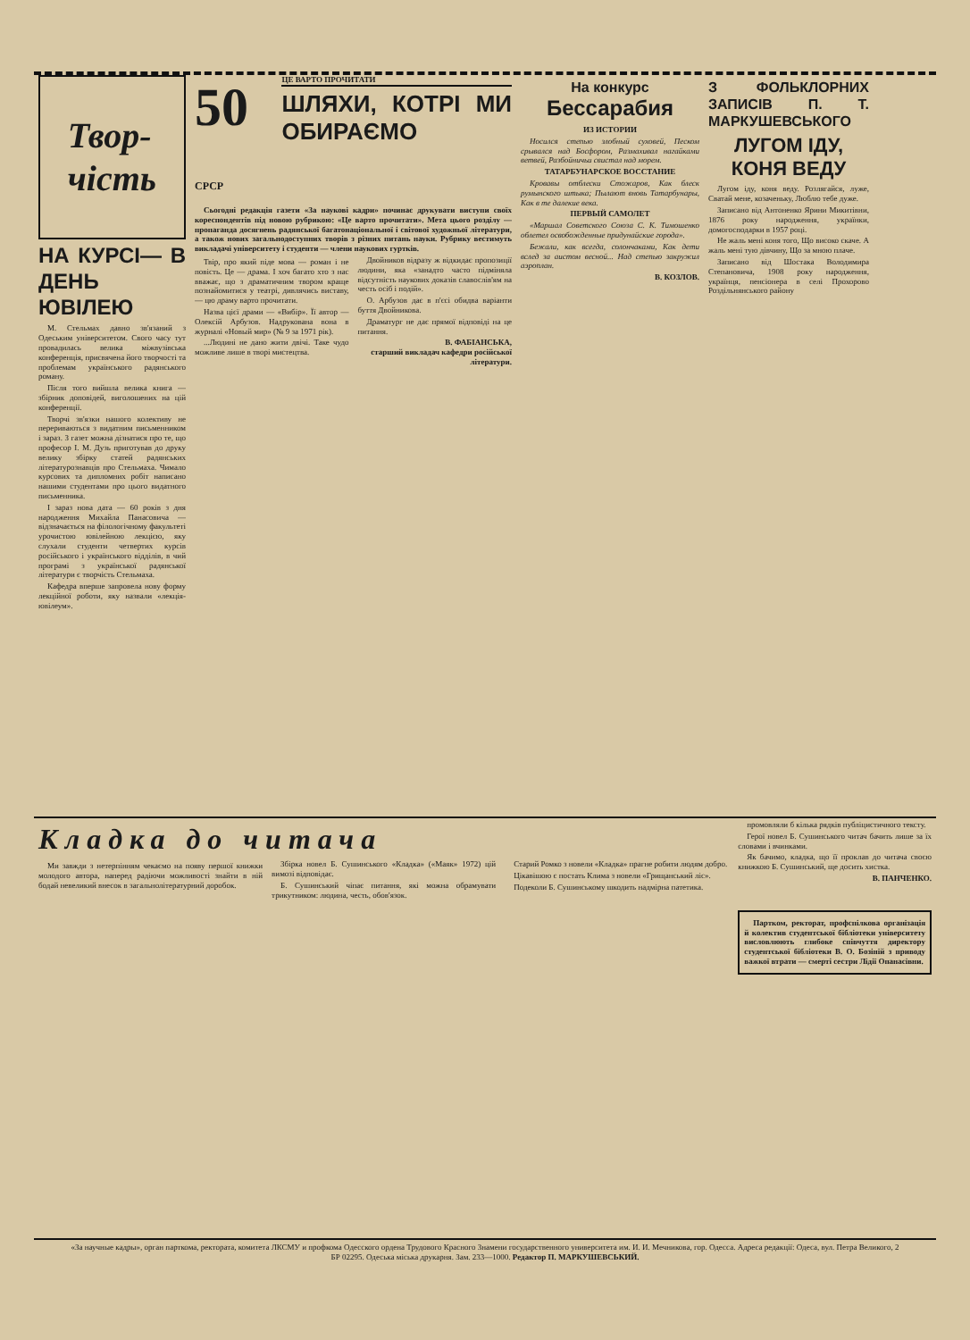Твор-
чість
НА КУРСІ— В ДЕНЬ ЮВІЛЕЮ
М. Стельмах давно зв'язаний з Одеським університетом. Свого часу тут провадилась велика міжвузівська конференція, присвячена його творчості та проблемам українського радянського роману.
Після того вийшла велика книга — збірник доповідей, виголошених на цій конференції.
Творчі зв'язки нашого колективу не перериваються з видатним письменником і зараз. З газет можна дізнатися про те, що професор І. М. Дузь приготував до друку велику збірку статей радянських літературознавців про Стельмаха. Чимало курсових та дипломних робіт написано нашими студентами про цього видатного письменника.
І зараз нова дата — 60 років з дня народження Михайла Панасовича — відзначається на філологічному факультеті урочистою ювілейною лекцією, яку слухали студенти четвертих курсів російського і українського відділів, в чий програмі з української радянської літератури є творчість Стельмаха.
Кафедра вперше запровела нову форму лекційної роботи, яку назвали «лекція-ювілеум».
50 СРСР
ЦЕ ВАРТО ПРОЧИТАТИ
ШЛЯХИ, КОТРІ МИ ОБИРАЄМО
Сьогодні редакція газети «За наукові кадри» починає друкувати виступи своїх кореспондентів під новою рубрикою: «Це варто прочитати». Мета цього розділу — пропаганда досягнень радянської багатонаціональної і світової художньої літератури, а також нових загальнодоступних творів з різних питань науки. Рубрику вестимуть викладачі університету і студенти — члени наукових гуртків.
Твір, про який піде мова — роман і не повість. Це — драма. І хоч багато хто з нас вважає, що з драматичним твором краще познайомитися у театрі, дивлячись виставу, — цю драму варто прочитати.
Назва цієї драми — «Вибір». Її автор — Олексій Арбузов. Надрукована вона в журналі «Новый мир» (№ 9 за 1971 рік).
...Людині не дано жити двічі. Таке чудо можливе лише в творі мистецтва.
Двойников відразу ж відкидає пропозиції людини, яка «занадто часто підміняла відсутність наукових доказів славослів'ям на честь осіб і подій».
О. Арбузов дає в п'єсі обидва варіанти буття Двойникова.
Драматург не дає прямої відповіді на це питання.
В. ФАБІАНСЬКА,
старший викладач кафедри російської літератури.
На конкурс
Бессарабия
ИЗ ИСТОРИИ
Носился степью злобный суховей, Песком срывался над Босфором, Размахивал нагайками ветвей, Разбойничьи свистал над морем.
ТАТАРБУНАРСКОЕ ВОССТАНИЕ
Кровавы отблески Стожаров, Как блеск румынского штыка; Пылают вновь Татарбунары, Как в те далекие века.
ПЕРВЫЙ САМОЛЕТ
«Маршал Советского Союза С. К. Тимошенко облетел освобожденные придунайские города».
Бежали, как всегда, солончаками, Как дети вслед за аистом весной... Над степью закружил аэроплан.
В. КОЗЛОВ.
З ФОЛЬКЛОРНИХ ЗАПИСІВ П. Т. МАРКУШЕВСЬКОГО
ЛУГОМ ІДУ, КОНЯ ВЕДУ
Лугом іду, коня веду. Розлягайся, луже, Сватай мене, козаченьку, Люблю тебе дуже.
Записано від Антоненко Ярини Микитівни, 1876 року народження, українки, домогосподарки в 1957 році.
Не жаль мені коня того, Що високо скаче. А жаль мені тую дівчину, Що за мною плаче.
Записано від Шостака Володимира Степановича, 1908 року народження, українця, пенсіонера в селі Прохорово Роздільнянського району
Кладка до читача
Ми завжди з нетерпінням чекаємо на появу першої книжки молодого автора, наперед радіючи можливості знайти в ній бодай невеликий внесок в загальнолітературний доробок.
Збірка новел Б. Сушинського «Кладка» («Маяк» 1972) цій вимозі відповідає.
Б. Сушинський чіпає питання, які можна обрамувати трикутником: людина, честь, обов'язок.
Старий Ромко з новели «Кладка» прагне робити людям добро.
Цікавішою є постать Клима з новели «Грищанський ліс».
Подеколи Б. Сушинському шкодить надмірна патетика.
промовляли б кілька рядків публіцистичного тексту.
Герої новел Б. Сушинського читач бачить лише за їх словами і вчинками.
Як бачимо, кладка, що її проклав до читача своєю книжкою Б. Сушинський, ще досить хистка.
В. ПАНЧЕНКО.
Партком, ректорат, профспілкова організація й колектив студентської бібліотеки університету висловлюють глибоке співчуття директору студентської бібліотеки В. О. Бозіній з приводу важкої втрати — смерті сестри Лідії Опанасівни.
«За научные кадры», орган парткома, ректората, комитета ЛКСМУ и профкома Одесского ордена Трудового Красного Знамени государственного университета им. И. И. Мечникова, гор. Одесса. Адреса редакції: Одеса, вул. Петра Великого, 2
БР 02295. Одеська міська друкарня. Зам. 233—1000. Редактор П. МАРКУШЕВСЬКИЙ.